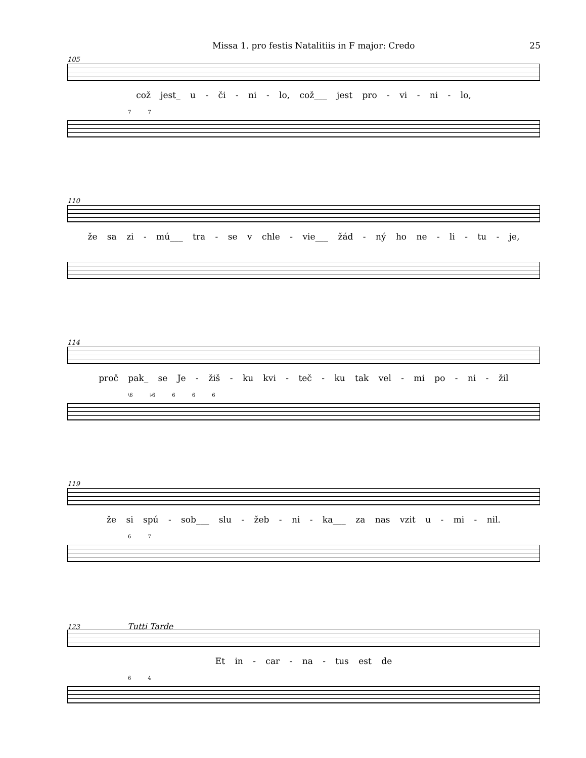Missa 1. pro festis Natalitiis in F major: Credo 25
105
což jest_ u - či - ni - lo, což___ jest pro - vi - ni - lo,
7 7
110
že sa zi - mú___ tra - se v chle - vie___ žád - ný ho ne - li - tu - je,
114
proč pak_ se Je - žiš - ku kvi - teč - ku tak vel - mi po - ni - žil
\6 ♭6 6 6 6
119
že si spú - sob___ slu - žeb - ni - ka___ za nas vzit u - mi - nil.
6 7
123 Tutti Tarde
Et in - car - na - tus est de
6 4